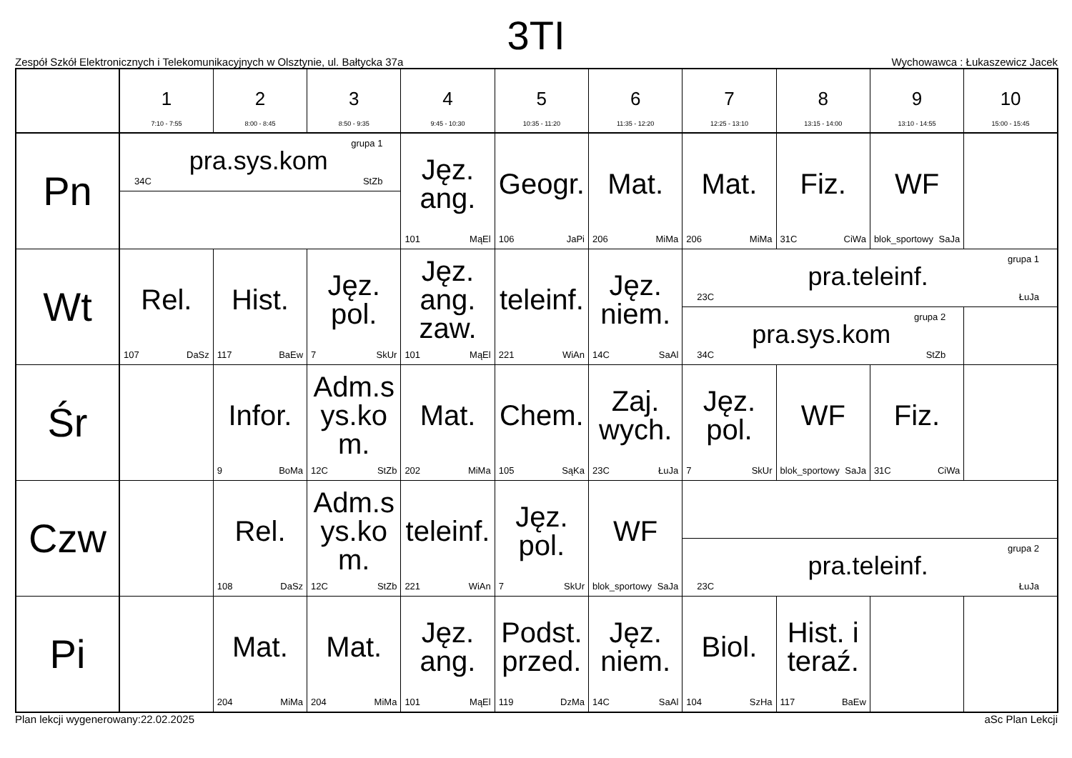3TI
Zespół Szkół Elektronicznych i Telekomunikacyjnych w Olsztynie, ul. Bałtycka 37a Wychowawca : Łukaszewicz Jacek
| | 1 7:10 - 7:55 | 2 8:00 - 8:45 | 3 8:50 - 9:35 | 4 9:45 - 10:30 | 5 10:35 - 11:20 | 6 11:35 - 12:20 | 7 12:25 - 13:10 | 8 13:15 - 14:00 | 9 13:10 - 14:55 | 10 15:00 - 15:45 |
| --- | --- | --- | --- | --- | --- | --- | --- | --- | --- | --- |
| Pn | grupa 1 pra.sys.kom 34C StZb | | | Jęz. ang. 101 MąEl | Geogr. 106 JaPi | Mat. 206 MiMa | Mat. 206 MiMa | Fiz. 31C CiWa | WF blok_sportowy SaJa | |
| Wt | Rel. 107 DaSz | Hist. 117 BaEw | Jęz. pol. 7 SkUr | Jęz. ang. zaw. 101 MąEl | teleinf. 221 WiAn | Jęz. niem. 14C SaAl | grupa 1 pra.teleinf. 23C ŁuJa | | | |
| | | | | | | | grupa 2 pra.sys.kom 34C StZb | | | |
| Śr | | Infor. 9 BoMa | Adm.s ys.ko m. 12C StZb | Mat. 202 MiMa | Chem. 105 SąKa | Zaj. wych. 23C ŁuJa | Jęz. pol. 7 SkUr | WF blok_sportowy SaJa | Fiz. 31C CiWa | |
| Czw | | Rel. 108 DaSz | Adm.s ys.ko m. 12C StZb | teleinf. 221 WiAn | Jęz. pol. 7 SkUr | WF blok_sportowy SaJa | | | | |
| | | | | | | | grupa 2 pra.teleinf. 23C ŁuJa | | | |
| Pi | | Mat. 204 MiMa | Mat. 204 MiMa | Jęz. ang. 101 MąEl | Podst. przed. 119 DzMa | Jęz. niem. 14C SaAl | Biol. 104 SzHa | Hist. i teraź. 117 BaEw | | |
Plan lekcji wygenerowany:22.02.2025 aSc Plan Lekcji